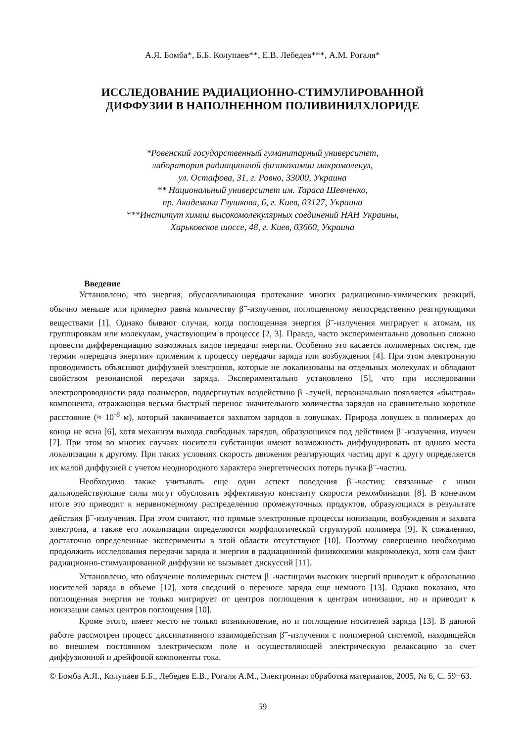А.Я. Бомба*, Б.Б. Колупаев**, Е.В. Лебедев***, А.М. Рогаля*
ИССЛЕДОВАНИЕ РАДИАЦИОННО-СТИМУЛИРОВАННОЙ
ДИФФУЗИИ В НАПОЛНЕННОМ ПОЛИВИНИЛХЛОРИДЕ
*Ровенский государственный гуманитарный университет,
лаборатория радиационной физикохимии макромолекул,
ул. Остафова, 31, г. Ровно, 33000, Украина
** Национальный университет им. Тараса Шевченко,
пр. Академика Глушкова, 6, г. Киев, 03127, Украина
***Институт химии высокомолекулярных соединений НАН Украины,
Харьковское шоссе, 48, г. Киев, 03660, Украина
Введение
Установлено, что энергия, обусловливающая протекание многих радиационно-химических реакций, обычно меньше или примерно равна количеству β<sup>–</sup>-излучения, поглощенному непосредственно реагирующими веществами [1]. Однако бывают случаи, когда поглощенная энергия β<sup>–</sup>-излучения мигрирует к атомам, их группировкам или молекулам, участвующим в процессе [2, 3]. Правда, часто экспериментально довольно сложно провести дифференциацию возможных видов передачи энергии. Особенно это касается полимерных систем, где термин «передача энергии» применим к процессу передачи заряда или возбуждения [4]. При этом электронную проводимость объясняют диффузией электронов, которые не локализованы на отдельных молекулах и обладают свойством резонансной передачи заряда. Экспериментально установлено [5], что при исследовании электропроводности ряда полимеров, подвергнутых воздействию β<sup>–</sup>-лучей, первоначально появляется «быстрая» компонента, отражающая весьма быстрый перенос значительного количества зарядов на сравнительно короткое расстояние (≈ 10<sup>-8</sup> м), который заканчивается захватом зарядов в ловушках. Природа ловушек в полимерах до конца не ясна [6], хотя механизм выхода свободных зарядов, образующихся под действием β<sup>–</sup>-излучения, изучен [7]. При этом во многих случаях носители субстанции имеют возможность диффундировать от одного места локализации к другому. При таких условиях скорость движения реагирующих частиц друг к другу определяется их малой диффузией с учетом неоднородного характера энергетических потерь пучка β<sup>–</sup>-частиц.
Необходимо также учитывать еще один аспект поведения β<sup>–</sup>-частиц: связанные с ними дальнодействующие силы могут обусловить эффективную константу скорости рекомбинации [8]. В конечном итоге это приводит к неравномерному распределению промежуточных продуктов, образующихся в результате действия β<sup>–</sup>-излучения. При этом считают, что прямые электронные процессы ионизации, возбуждения и захвата электрона, а также его локализации определяются морфологической структурой полимера [9]. К сожалению, достаточно определенные эксперименты в этой области отсутствуют [10]. Поэтому совершенно необходимо продолжить исследования передачи заряда и энергии в радиационной физикохимии макромолекул, хотя сам факт радиационно-стимулированной диффузии не вызывает дискуссий [11].
Установлено, что облучение полимерных систем β<sup>–</sup>-частицами высоких энергий приводит к образованию носителей заряда в объеме [12], хотя сведений о переносе заряда еще немного [13]. Однако показано, что поглощенная энергия не только мигрирует от центров поглощения к центрам ионизации, но и приводит к ионизации самых центров поглощения [10].
Кроме этого, имеет место не только возникновение, но и поглощение носителей заряда [13]. В данной работе рассмотрен процесс диссипативного взаимодействия β<sup>–</sup>-излучения с полимерной системой, находящейся во внешнем постоянном электрическом поле и осуществляющей электрическую релаксацию за счет диффузионной и дрейфовой компоненты тока.
© Бомба А.Я., Колупаев Б.Б., Лебедев Е.В., Рогаля А.М., Электронная обработка материалов, 2005, № 6, С. 59−63.
59